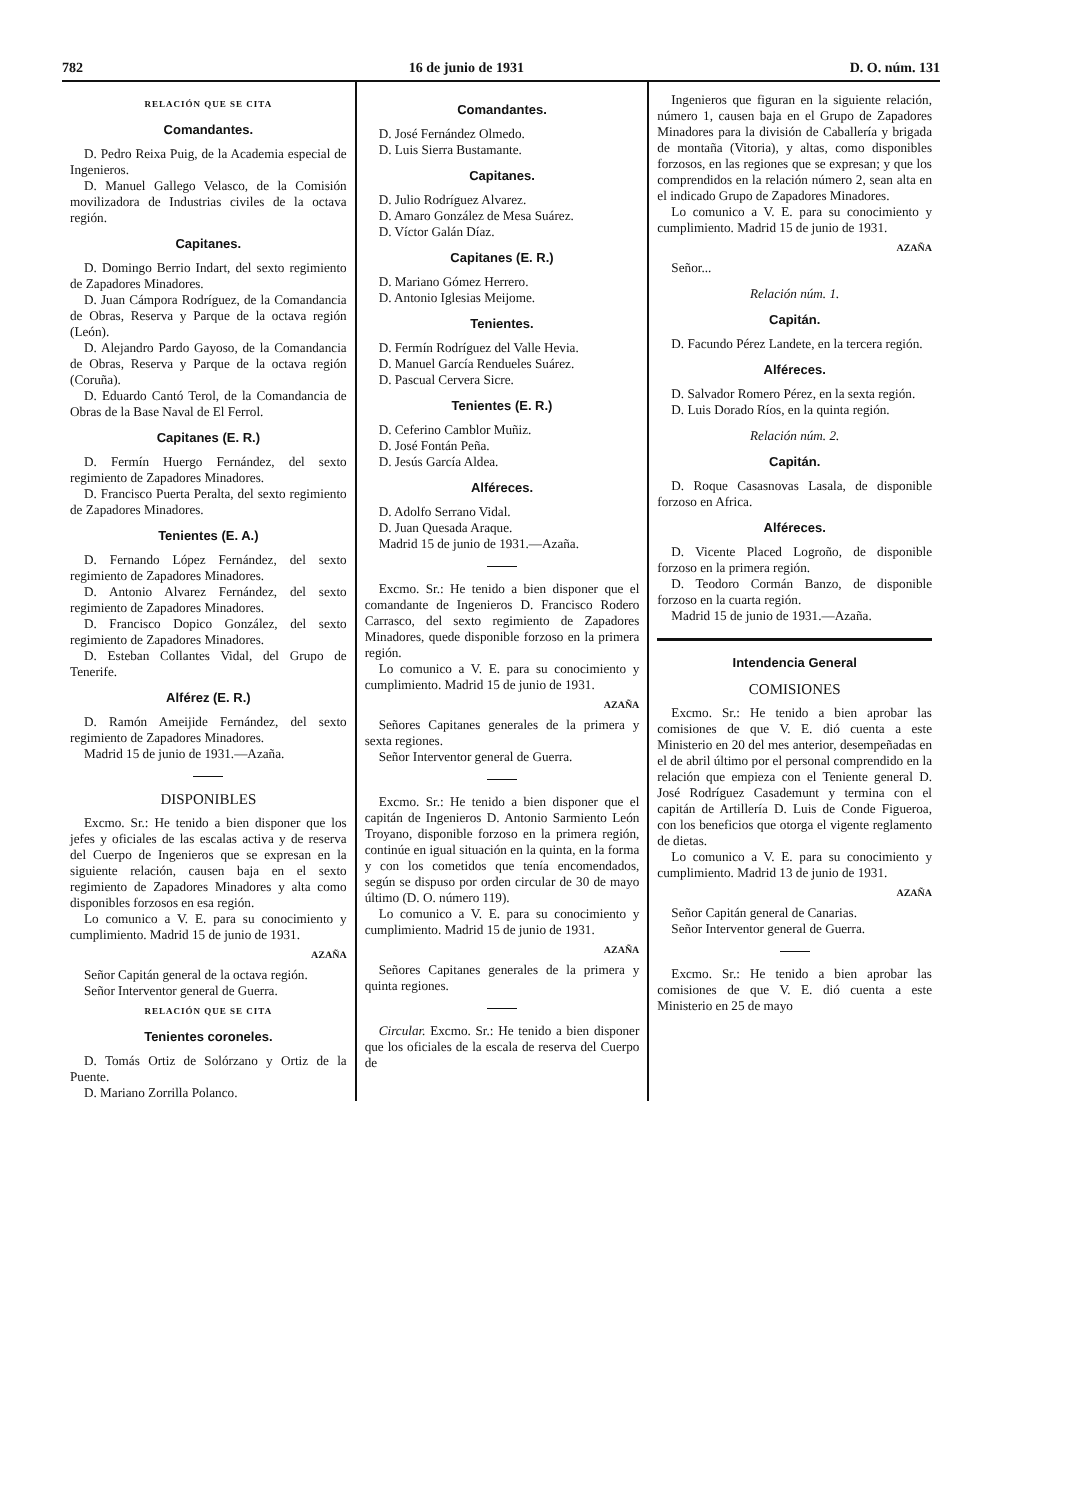782 16 de junio de 1931 D. O. núm. 131
RELACIÓN QUE SE CITA
Comandantes.
D. Pedro Reixa Puig, de la Academia especial de Ingenieros.
D. Manuel Gallego Velasco, de la Comisión movilizadora de Industrias civiles de la octava región.
Capitanes.
D. Domingo Berrio Indart, del sexto regimiento de Zapadores Minadores.
D. Juan Cámpora Rodríguez, de la Comandancia de Obras, Reserva y Parque de la octava región (León).
D. Alejandro Pardo Gayoso, de la Comandancia de Obras, Reserva y Parque de la octava región (Coruña).
D. Eduardo Cantó Terol, de la Comandancia de Obras de la Base Naval de El Ferrol.
Capitanes (E. R.)
D. Fermín Huergo Fernández, del sexto regimiento de Zapadores Minadores.
D. Francisco Puerta Peralta, del sexto regimiento de Zapadores Minadores.
Tenientes (E. A.)
D. Fernando López Fernández, del sexto regimiento de Zapadores Minadores.
D. Antonio Alvarez Fernández, del sexto regimiento de Zapadores Minadores.
D. Francisco Dopico González, del sexto regimiento de Zapadores Minadores.
D. Esteban Collantes Vidal, del Grupo de Tenerife.
Alférez (E. R.)
D. Ramón Ameijide Fernández, del sexto regimiento de Zapadores Minadores.
Madrid 15 de junio de 1931.—Azaña.
DISPONIBLES
Excmo. Sr.: He tenido a bien disponer que los jefes y oficiales de las escalas activa y de reserva del Cuerpo de Ingenieros que se expresan en la siguiente relación, causen baja en el sexto regimiento de Zapadores Minadores y alta como disponibles forzosos en esa región.
Lo comunico a V. E. para su conocimiento y cumplimiento. Madrid 15 de junio de 1931.
AZAÑA
Señor Capitán general de la octava región.
Señor Interventor general de Guerra.
RELACIÓN QUE SE CITA
Tenientes coroneles.
D. Tomás Ortiz de Solórzano y Ortiz de la Puente.
D. Mariano Zorrilla Polanco.
Comandantes.
D. José Fernández Olmedo.
D. Luis Sierra Bustamante.
Capitanes.
D. Julio Rodríguez Alvarez.
D. Amaro González de Mesa Suárez.
D. Víctor Galán Díaz.
Capitanes (E. R.)
D. Mariano Gómez Herrero.
D. Antonio Iglesias Meijome.
Tenientes.
D. Fermín Rodríguez del Valle Hevia.
D. Manuel García Rendueles Suárez.
D. Pascual Cervera Sicre.
Tenientes (E. R.)
D. Ceferino Camblor Muñiz.
D. José Fontán Peña.
D. Jesús García Aldea.
Alféreces.
D. Adolfo Serrano Vidal.
D. Juan Quesada Araque.
Madrid 15 de junio de 1931.—Azaña.
Excmo. Sr.: He tenido a bien disponer que el comandante de Ingenieros D. Francisco Rodero Carrasco, del sexto regimiento de Zapadores Minadores, quede disponible forzoso en la primera región.
Lo comunico a V. E. para su conocimiento y cumplimiento. Madrid 15 de junio de 1931.
AZAÑA
Señores Capitanes generales de la primera y sexta regiones.
Señor Interventor general de Guerra.
Excmo. Sr.: He tenido a bien disponer que el capitán de Ingenieros D. Antonio Sarmiento León Troyano, disponible forzoso en la primera región, continúe en igual situación en la quinta, en la forma y con los cometidos que tenía encomendados, según se dispuso por orden circular de 30 de mayo último (D. O. número 119).
Lo comunico a V. E. para su conocimiento y cumplimiento. Madrid 15 de junio de 1931.
AZAÑA
Señores Capitanes generales de la primera y quinta regiones.
Circular. Excmo. Sr.: He tenido a bien disponer que los oficiales de la escala de reserva del Cuerpo de
Ingenieros que figuran en la siguiente relación, número 1, causen baja en el Grupo de Zapadores Minadores para la división de Caballería y brigada de montaña (Vitoria), y altas, como disponibles forzosos, en las regiones que se expresan; y que los comprendidos en la relación número 2, sean alta en el indicado Grupo de Zapadores Minadores.
Lo comunico a V. E. para su conocimiento y cumplimiento. Madrid 15 de junio de 1931.
AZAÑA
Señor...
Relación núm. 1.
Capitán.
D. Facundo Pérez Landete, en la tercera región.
Alféreces.
D. Salvador Romero Pérez, en la sexta región.
D. Luis Dorado Ríos, en la quinta región.
Relación núm. 2.
Capitán.
D. Roque Casasnovas Lasala, de disponible forzoso en Africa.
Alféreces.
D. Vicente Placed Logroño, de disponible forzoso en la primera región.
D. Teodoro Cormán Banzo, de disponible forzoso en la cuarta región.
Madrid 15 de junio de 1931.—Azaña.
Intendencia General
COMISIONES
Excmo. Sr.: He tenido a bien aprobar las comisiones de que V. E. dió cuenta a este Ministerio en 20 del mes anterior, desempeñadas en el de abril último por el personal comprendido en la relación que empieza con el Teniente general D. José Rodríguez Casademunt y termina con el capitán de Artillería D. Luis de Conde Figueroa, con los beneficios que otorga el vigente reglamento de dietas.
Lo comunico a V. E. para su conocimiento y cumplimiento. Madrid 13 de junio de 1931.
AZAÑA
Señor Capitán general de Canarias.
Señor Interventor general de Guerra.
Excmo. Sr.: He tenido a bien aprobar las comisiones de que V. E. dió cuenta a este Ministerio en 25 de mayo